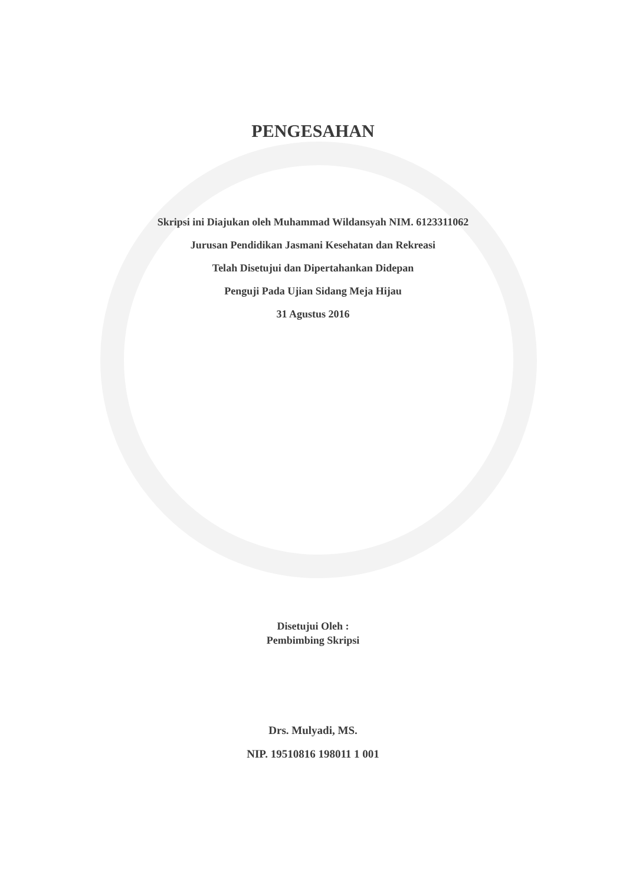PENGESAHAN
Skripsi ini Diajukan oleh Muhammad Wildansyah NIM. 6123311062
Jurusan Pendidikan Jasmani Kesehatan dan Rekreasi
Telah Disetujui dan Dipertahankan Didepan
Penguji Pada Ujian Sidang Meja Hijau
31 Agustus 2016
Disetujui Oleh :
Pembimbing Skripsi
Drs. Mulyadi, MS.
NIP. 19510816 198011 1 001